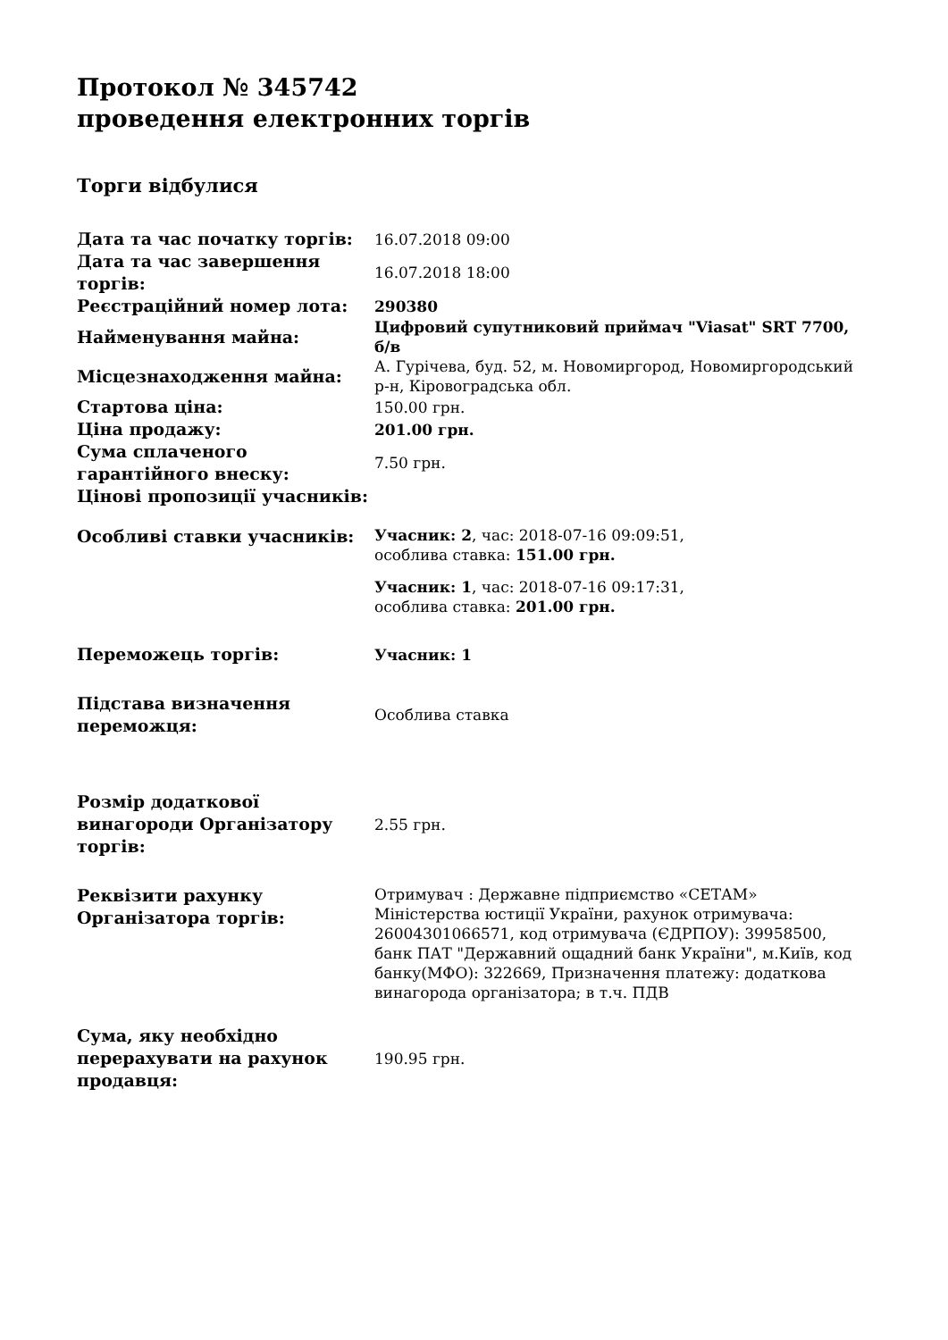Протокол № 345742
проведення електронних торгів
Торги відбулися
| Дата та час початку торгів: | 16.07.2018 09:00 |
| Дата та час завершення торгів: | 16.07.2018 18:00 |
| Реєстраційний номер лота: | 290380 |
| Найменування майна: | Цифровий супутниковий приймач "Viasat" SRT 7700, б/в |
| Місцезнаходження майна: | А. Гурічева, буд. 52, м. Новомиргород, Новомиргородський р-н, Кіровоградська обл. |
| Стартова ціна: | 150.00 грн. |
| Ціна продажу: | 201.00 грн. |
| Сума сплаченого гарантійного внеску: | 7.50 грн. |
| Цінові пропозиції учасників: | |
| Особливі ставки учасників: | Учасник: 2 , час: 2018-07-16 09:09:51, особлива ставка: 151.00 грн. Учасник: 1 , час: 2018-07-16 09:17:31, особлива ставка: 201.00 грн. |
| Переможець торгів: | Учасник: 1 |
| Підстава визначення переможця: | Особлива ставка |
| Розмір додаткової винагороди Організатору торгів: | 2.55 грн. |
| Реквізити рахунку Організатора торгів: | Отримувач : Державне підприємство «СЕТАМ» Міністерства юстиції України, рахунок отримувача: 26004301066571, код отримувача (ЄДРПОУ): 39958500, банк ПАТ "Державний ощадний банк України", м.Київ, код банку(МФО): 322669, Призначення платежу: додаткова винагорода організатора; в т.ч. ПДВ |
| Сума, яку необхідно перерахувати на рахунок продавця: | 190.95 грн. |